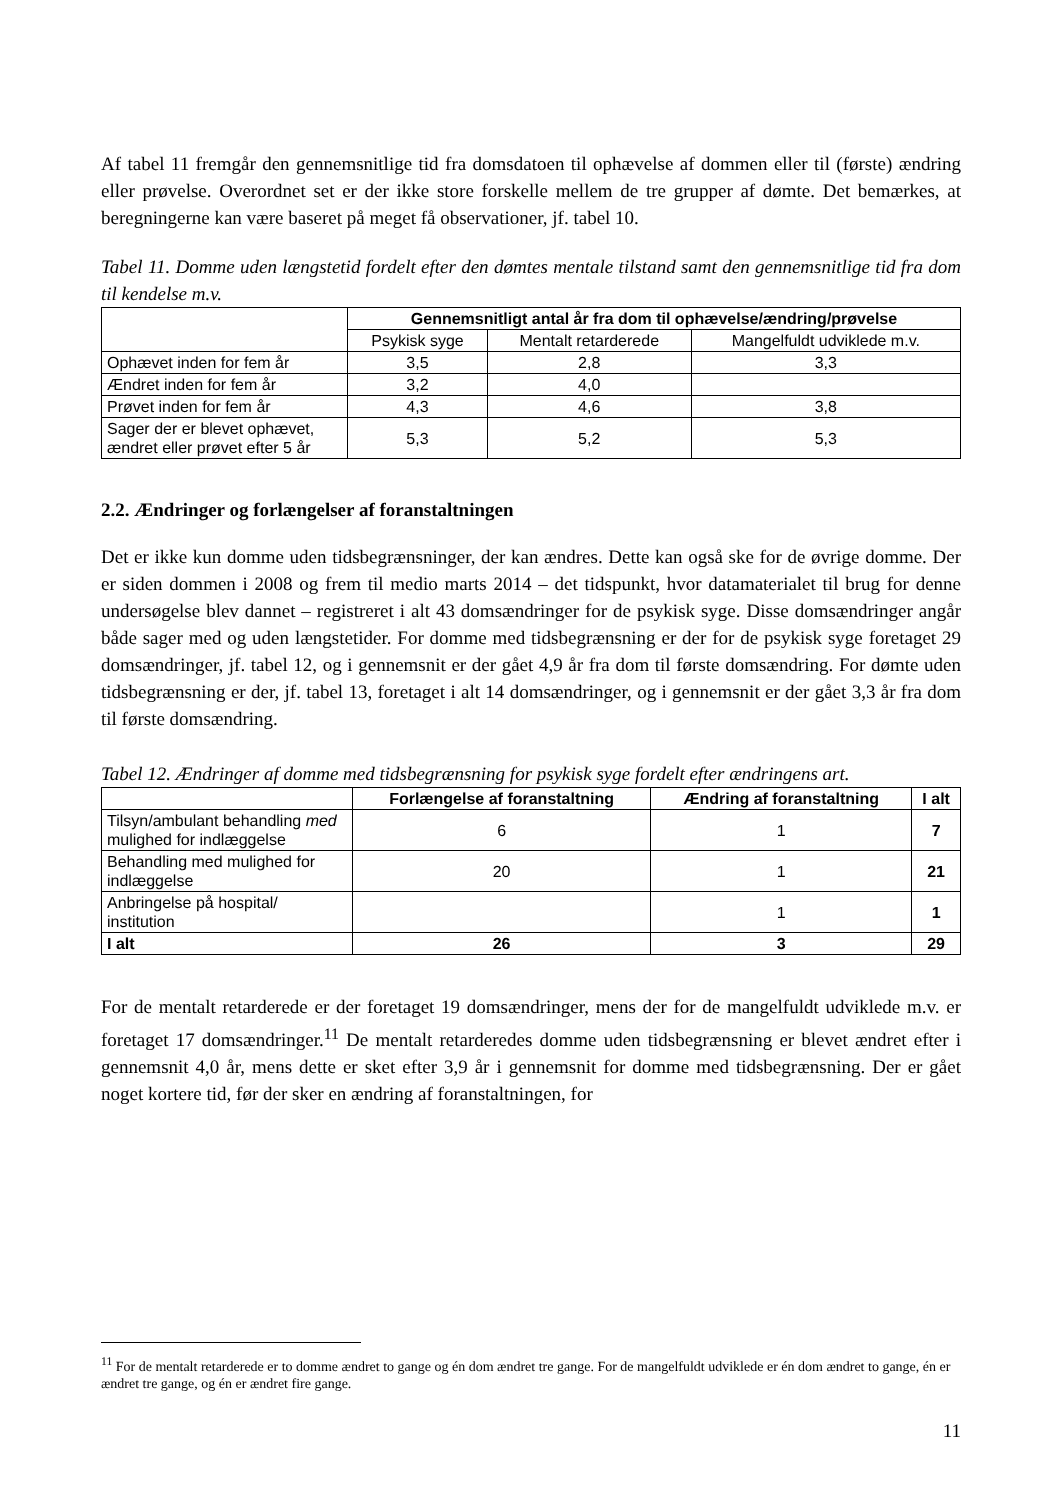Af tabel 11 fremgår den gennemsnitlige tid fra domsdatoen til ophævelse af dommen eller til (første) ændring eller prøvelse. Overordnet set er der ikke store forskelle mellem de tre grupper af dømte. Det bemærkes, at beregningerne kan være baseret på meget få observationer, jf. tabel 10.
Tabel 11. Domme uden længstetid fordelt efter den dømtes mentale tilstand samt den gennemsnitlige tid fra dom til kendelse m.v.
| | Gennemsnitligt antal år fra dom til ophævelse/ændring/prøvelse | | |
| | Psykisk syge | Mentalt retarderede | Mangelfuldt udviklede m.v. |
| Ophævet inden for fem år | 3,5 | 2,8 | 3,3 |
| Ændret inden for fem år | 3,2 | 4,0 | |
| Prøvet inden for fem år | 4,3 | 4,6 | 3,8 |
| Sager der er blevet ophævet, ændret eller prøvet efter 5 år | 5,3 | 5,2 | 5,3 |
2.2. Ændringer og forlængelser af foranstaltningen
Det er ikke kun domme uden tidsbegrænsninger, der kan ændres. Dette kan også ske for de øvrige domme. Der er siden dommen i 2008 og frem til medio marts 2014 – det tidspunkt, hvor datamaterialet til brug for denne undersøgelse blev dannet – registreret i alt 43 domsændringer for de psykisk syge. Disse domsændringer angår både sager med og uden længstetider. For domme med tidsbegrænsning er der for de psykisk syge foretaget 29 domsændringer, jf. tabel 12, og i gennemsnit er der gået 4,9 år fra dom til første domsændring. For dømte uden tidsbegrænsning er der, jf. tabel 13, foretaget i alt 14 domsændringer, og i gennemsnit er der gået 3,3 år fra dom til første domsændring.
Tabel 12. Ændringer af domme med tidsbegrænsning for psykisk syge fordelt efter ændringens art.
| | Forlængelse af foranstaltning | Ændring af foranstaltning | I alt |
| Tilsyn/ambulant behandling med mulighed for indlæggelse | 6 | 1 | 7 |
| Behandling med mulighed for indlæggelse | 20 | 1 | 21 |
| Anbringelse på hospital/ institution | | 1 | 1 |
| I alt | 26 | 3 | 29 |
For de mentalt retarderede er der foretaget 19 domsændringer, mens der for de mangelfuldt udviklede m.v. er foretaget 17 domsændringer.<sup>11</sup> De mentalt retarderedes domme uden tidsbegrænsning er blevet ændret efter i gennemsnit 4,0 år, mens dette er sket efter 3,9 år i gennemsnit for domme med tidsbegrænsning. Der er gået noget kortere tid, før der sker en ændring af foranstaltningen, for
<sup>11</sup> For de mentalt retarderede er to domme ændret to gange og én dom ændret tre gange. For de mangelfuldt udviklede er én dom ændret to gange, én er ændret tre gange, og én er ændret fire gange.
11